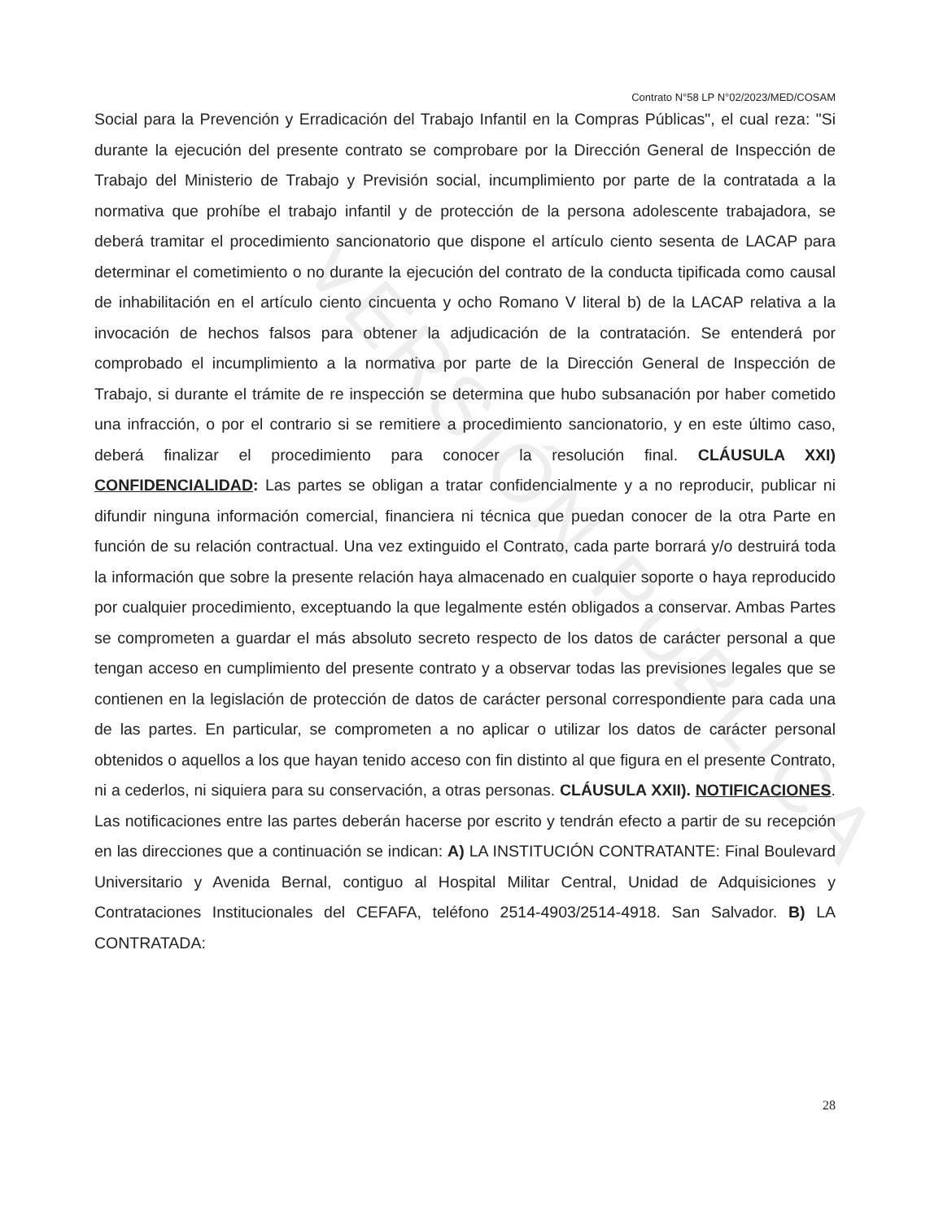VERSIÓN PÚBLICA
Contrato N°58 LP N°02/2023/MED/COSAM
Social para la Prevención y Erradicación del Trabajo Infantil en la Compras Públicas", el cual reza: "Si durante la ejecución del presente contrato se comprobare por la Dirección General de Inspección de Trabajo del Ministerio de Trabajo y Previsión social, incumplimiento por parte de la contratada a la normativa que prohíbe el trabajo infantil y de protección de la persona adolescente trabajadora, se deberá tramitar el procedimiento sancionatorio que dispone el artículo ciento sesenta de LACAP para determinar el cometimiento o no durante la ejecución del contrato de la conducta tipificada como causal de inhabilitación en el artículo ciento cincuenta y ocho Romano V literal b) de la LACAP relativa a la invocación de hechos falsos para obtener la adjudicación de la contratación. Se entenderá por comprobado el incumplimiento a la normativa por parte de la Dirección General de Inspección de Trabajo, si durante el trámite de re inspección se determina que hubo subsanación por haber cometido una infracción, o por el contrario si se remitiere a procedimiento sancionatorio, y en este último caso, deberá finalizar el procedimiento para conocer la resolución final. CLÁUSULA XXI) CONFIDENCIALIDAD: Las partes se obligan a tratar confidencialmente y a no reproducir, publicar ni difundir ninguna información comercial, financiera ni técnica que puedan conocer de la otra Parte en función de su relación contractual. Una vez extinguido el Contrato, cada parte borrará y/o destruirá toda la información que sobre la presente relación haya almacenado en cualquier soporte o haya reproducido por cualquier procedimiento, exceptuando la que legalmente estén obligados a conservar. Ambas Partes se comprometen a guardar el más absoluto secreto respecto de los datos de carácter personal a que tengan acceso en cumplimiento del presente contrato y a observar todas las previsiones legales que se contienen en la legislación de protección de datos de carácter personal correspondiente para cada una de las partes. En particular, se comprometen a no aplicar o utilizar los datos de carácter personal obtenidos o aquellos a los que hayan tenido acceso con fin distinto al que figura en el presente Contrato, ni a cederlos, ni siquiera para su conservación, a otras personas. CLÁUSULA XXII). NOTIFICACIONES. Las notificaciones entre las partes deberán hacerse por escrito y tendrán efecto a partir de su recepción en las direcciones que a continuación se indican: A) LA INSTITUCIÓN CONTRATANTE: Final Boulevard Universitario y Avenida Bernal, contiguo al Hospital Militar Central, Unidad de Adquisiciones y Contrataciones Institucionales del CEFAFA, teléfono 2514-4903/2514-4918. San Salvador. B) LA CONTRATADA:
28